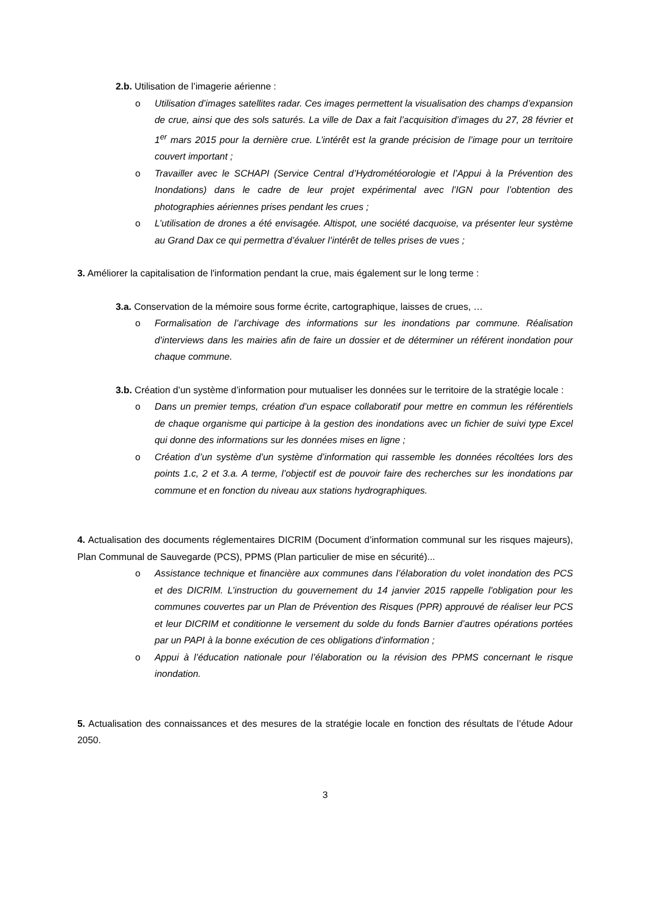2.b. Utilisation de l’imagerie aérienne :
o Utilisation d’images satellites radar. Ces images permettent la visualisation des champs d’expansion de crue, ainsi que des sols saturés. La ville de Dax a fait l’acquisition d’images du 27, 28 février et 1<sup>er</sup> mars 2015 pour la dernière crue. L’intérêt est la grande précision de l’image pour un territoire couvert important ;
o Travailler avec le SCHAPI (Service Central d’Hydrométéorologie et l’Appui à la Prévention des Inondations) dans le cadre de leur projet expérimental avec l’IGN pour l’obtention des photographies aériennes prises pendant les crues ;
o L’utilisation de drones a été envisagée. Altispot, une société dacquoise, va présenter leur système au Grand Dax ce qui permettra d’évaluer l’intérêt de telles prises de vues ;
3. Améliorer la capitalisation de l'information pendant la crue, mais également sur le long terme :
3.a. Conservation de la mémoire sous forme écrite, cartographique, laisses de crues, …
o Formalisation de l’archivage des informations sur les inondations par commune. Réalisation d’interviews dans les mairies afin de faire un dossier et de déterminer un référent inondation pour chaque commune.
3.b. Création d’un système d’information pour mutualiser les données sur le territoire de la stratégie locale :
o Dans un premier temps, création d’un espace collaboratif pour mettre en commun les référentiels de chaque organisme qui participe à la gestion des inondations avec un fichier de suivi type Excel qui donne des informations sur les données mises en ligne ;
o Création d’un système d’un système d’information qui rassemble les données récoltées lors des points 1.c, 2 et 3.a. A terme, l’objectif est de pouvoir faire des recherches sur les inondations par commune et en fonction du niveau aux stations hydrographiques.
4. Actualisation des documents réglementaires DICRIM (Document d’information communal sur les risques majeurs), Plan Communal de Sauvegarde (PCS), PPMS (Plan particulier de mise en sécurité)...
o Assistance technique et financière aux communes dans l’élaboration du volet inondation des PCS et des DICRIM. L’instruction du gouvernement du 14 janvier 2015 rappelle l’obligation pour les communes couvertes par un Plan de Prévention des Risques (PPR) approuvé de réaliser leur PCS et leur DICRIM et conditionne le versement du solde du fonds Barnier d’autres opérations portées par un PAPI à la bonne exécution de ces obligations d’information ;
o Appui à l’éducation nationale pour l’élaboration ou la révision des PPMS concernant le risque inondation.
5. Actualisation des connaissances et des mesures de la stratégie locale en fonction des résultats de l’étude Adour 2050.
3